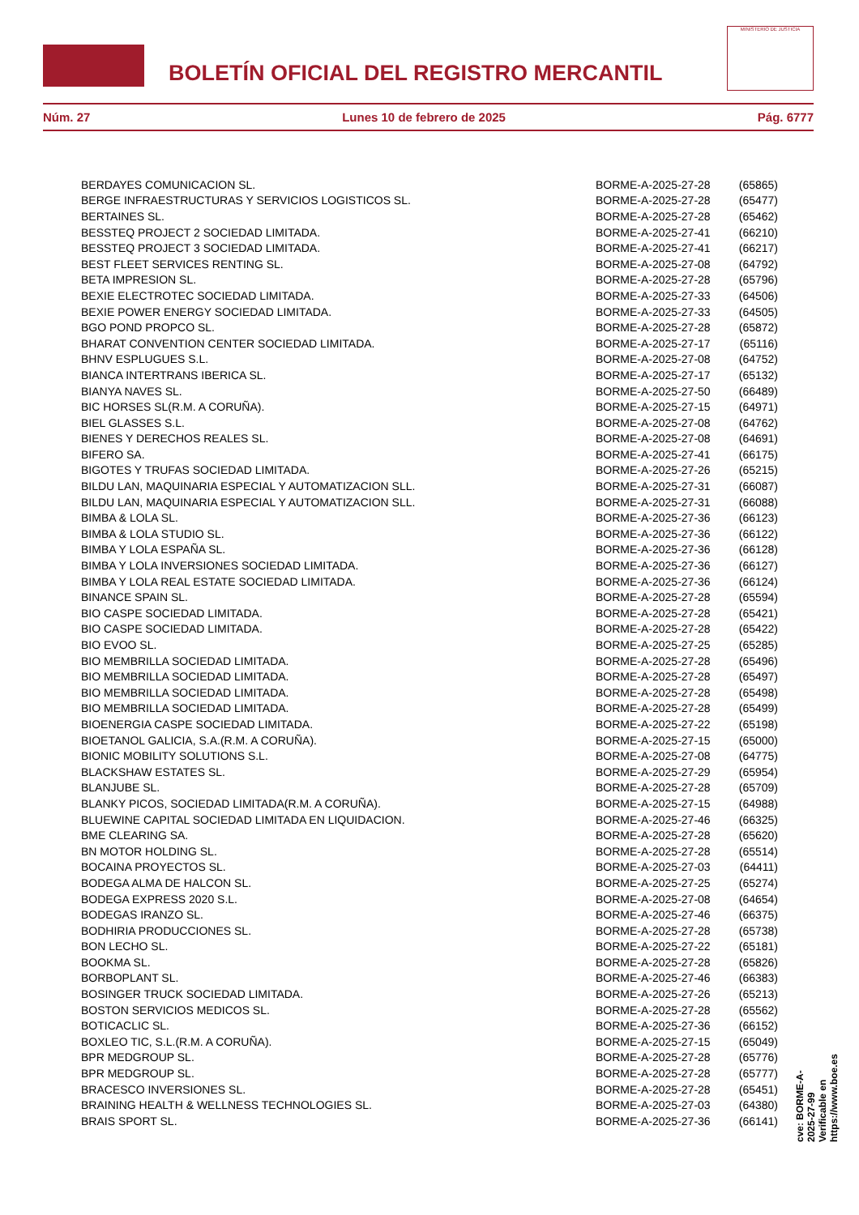BOLETÍN OFICIAL DEL REGISTRO MERCANTIL
MINISTERIO DE JUSTICIA
Núm. 27 Lunes 10 de febrero de 2025 Pág. 6777
| BERDAYES COMUNICACION SL. | BORME-A-2025-27-28 | (65865) |
| BERGE INFRAESTRUCTURAS Y SERVICIOS LOGISTICOS SL. | BORME-A-2025-27-28 | (65477) |
| BERTAINES SL. | BORME-A-2025-27-28 | (65462) |
| BESSTEQ PROJECT 2 SOCIEDAD LIMITADA. | BORME-A-2025-27-41 | (66210) |
| BESSTEQ PROJECT 3 SOCIEDAD LIMITADA. | BORME-A-2025-27-41 | (66217) |
| BEST FLEET SERVICES RENTING SL. | BORME-A-2025-27-08 | (64792) |
| BETA IMPRESION SL. | BORME-A-2025-27-28 | (65796) |
| BEXIE ELECTROTEC SOCIEDAD LIMITADA. | BORME-A-2025-27-33 | (64506) |
| BEXIE POWER ENERGY SOCIEDAD LIMITADA. | BORME-A-2025-27-33 | (64505) |
| BGO POND PROPCO SL. | BORME-A-2025-27-28 | (65872) |
| BHARAT CONVENTION CENTER SOCIEDAD LIMITADA. | BORME-A-2025-27-17 | (65116) |
| BHNV ESPLUGUES S.L. | BORME-A-2025-27-08 | (64752) |
| BIANCA INTERTRANS IBERICA SL. | BORME-A-2025-27-17 | (65132) |
| BIANYA NAVES SL. | BORME-A-2025-27-50 | (66489) |
| BIC HORSES SL(R.M. A CORUÑA). | BORME-A-2025-27-15 | (64971) |
| BIEL GLASSES S.L. | BORME-A-2025-27-08 | (64762) |
| BIENES Y DERECHOS REALES SL. | BORME-A-2025-27-08 | (64691) |
| BIFERO SA. | BORME-A-2025-27-41 | (66175) |
| BIGOTES Y TRUFAS SOCIEDAD LIMITADA. | BORME-A-2025-27-26 | (65215) |
| BILDU LAN, MAQUINARIA ESPECIAL Y AUTOMATIZACION SLL. | BORME-A-2025-27-31 | (66087) |
| BILDU LAN, MAQUINARIA ESPECIAL Y AUTOMATIZACION SLL. | BORME-A-2025-27-31 | (66088) |
| BIMBA & LOLA SL. | BORME-A-2025-27-36 | (66123) |
| BIMBA & LOLA STUDIO SL. | BORME-A-2025-27-36 | (66122) |
| BIMBA Y LOLA ESPAÑA SL. | BORME-A-2025-27-36 | (66128) |
| BIMBA Y LOLA INVERSIONES SOCIEDAD LIMITADA. | BORME-A-2025-27-36 | (66127) |
| BIMBA Y LOLA REAL ESTATE SOCIEDAD LIMITADA. | BORME-A-2025-27-36 | (66124) |
| BINANCE SPAIN SL. | BORME-A-2025-27-28 | (65594) |
| BIO CASPE SOCIEDAD LIMITADA. | BORME-A-2025-27-28 | (65421) |
| BIO CASPE SOCIEDAD LIMITADA. | BORME-A-2025-27-28 | (65422) |
| BIO EVOO SL. | BORME-A-2025-27-25 | (65285) |
| BIO MEMBRILLA SOCIEDAD LIMITADA. | BORME-A-2025-27-28 | (65496) |
| BIO MEMBRILLA SOCIEDAD LIMITADA. | BORME-A-2025-27-28 | (65497) |
| BIO MEMBRILLA SOCIEDAD LIMITADA. | BORME-A-2025-27-28 | (65498) |
| BIO MEMBRILLA SOCIEDAD LIMITADA. | BORME-A-2025-27-28 | (65499) |
| BIOENERGIA CASPE SOCIEDAD LIMITADA. | BORME-A-2025-27-22 | (65198) |
| BIOETANOL GALICIA, S.A.(R.M. A CORUÑA). | BORME-A-2025-27-15 | (65000) |
| BIONIC MOBILITY SOLUTIONS S.L. | BORME-A-2025-27-08 | (64775) |
| BLACKSHAW ESTATES SL. | BORME-A-2025-27-29 | (65954) |
| BLANJUBE SL. | BORME-A-2025-27-28 | (65709) |
| BLANKY PICOS, SOCIEDAD LIMITADA(R.M. A CORUÑA). | BORME-A-2025-27-15 | (64988) |
| BLUEWINE CAPITAL SOCIEDAD LIMITADA EN LIQUIDACION. | BORME-A-2025-27-46 | (66325) |
| BME CLEARING SA. | BORME-A-2025-27-28 | (65620) |
| BN MOTOR HOLDING SL. | BORME-A-2025-27-28 | (65514) |
| BOCAINA PROYECTOS SL. | BORME-A-2025-27-03 | (64411) |
| BODEGA ALMA DE HALCON SL. | BORME-A-2025-27-25 | (65274) |
| BODEGA EXPRESS 2020 S.L. | BORME-A-2025-27-08 | (64654) |
| BODEGAS IRANZO SL. | BORME-A-2025-27-46 | (66375) |
| BODHIRIA PRODUCCIONES SL. | BORME-A-2025-27-28 | (65738) |
| BON LECHO SL. | BORME-A-2025-27-22 | (65181) |
| BOOKMA SL. | BORME-A-2025-27-28 | (65826) |
| BORBOPLANT SL. | BORME-A-2025-27-46 | (66383) |
| BOSINGER TRUCK SOCIEDAD LIMITADA. | BORME-A-2025-27-26 | (65213) |
| BOSTON SERVICIOS MEDICOS SL. | BORME-A-2025-27-28 | (65562) |
| BOTICACLIC SL. | BORME-A-2025-27-36 | (66152) |
| BOXLEO TIC, S.L.(R.M. A CORUÑA). | BORME-A-2025-27-15 | (65049) |
| BPR MEDGROUP SL. | BORME-A-2025-27-28 | (65776) |
| BPR MEDGROUP SL. | BORME-A-2025-27-28 | (65777) |
| BRACESCO INVERSIONES SL. | BORME-A-2025-27-28 | (65451) |
| BRAINING HEALTH & WELLNESS TECHNOLOGIES SL. | BORME-A-2025-27-03 | (64380) |
| BRAIS SPORT SL. | BORME-A-2025-27-36 | (66141) |
cve: BORME-A-2025-27-99
Verificable en https://www.boe.es